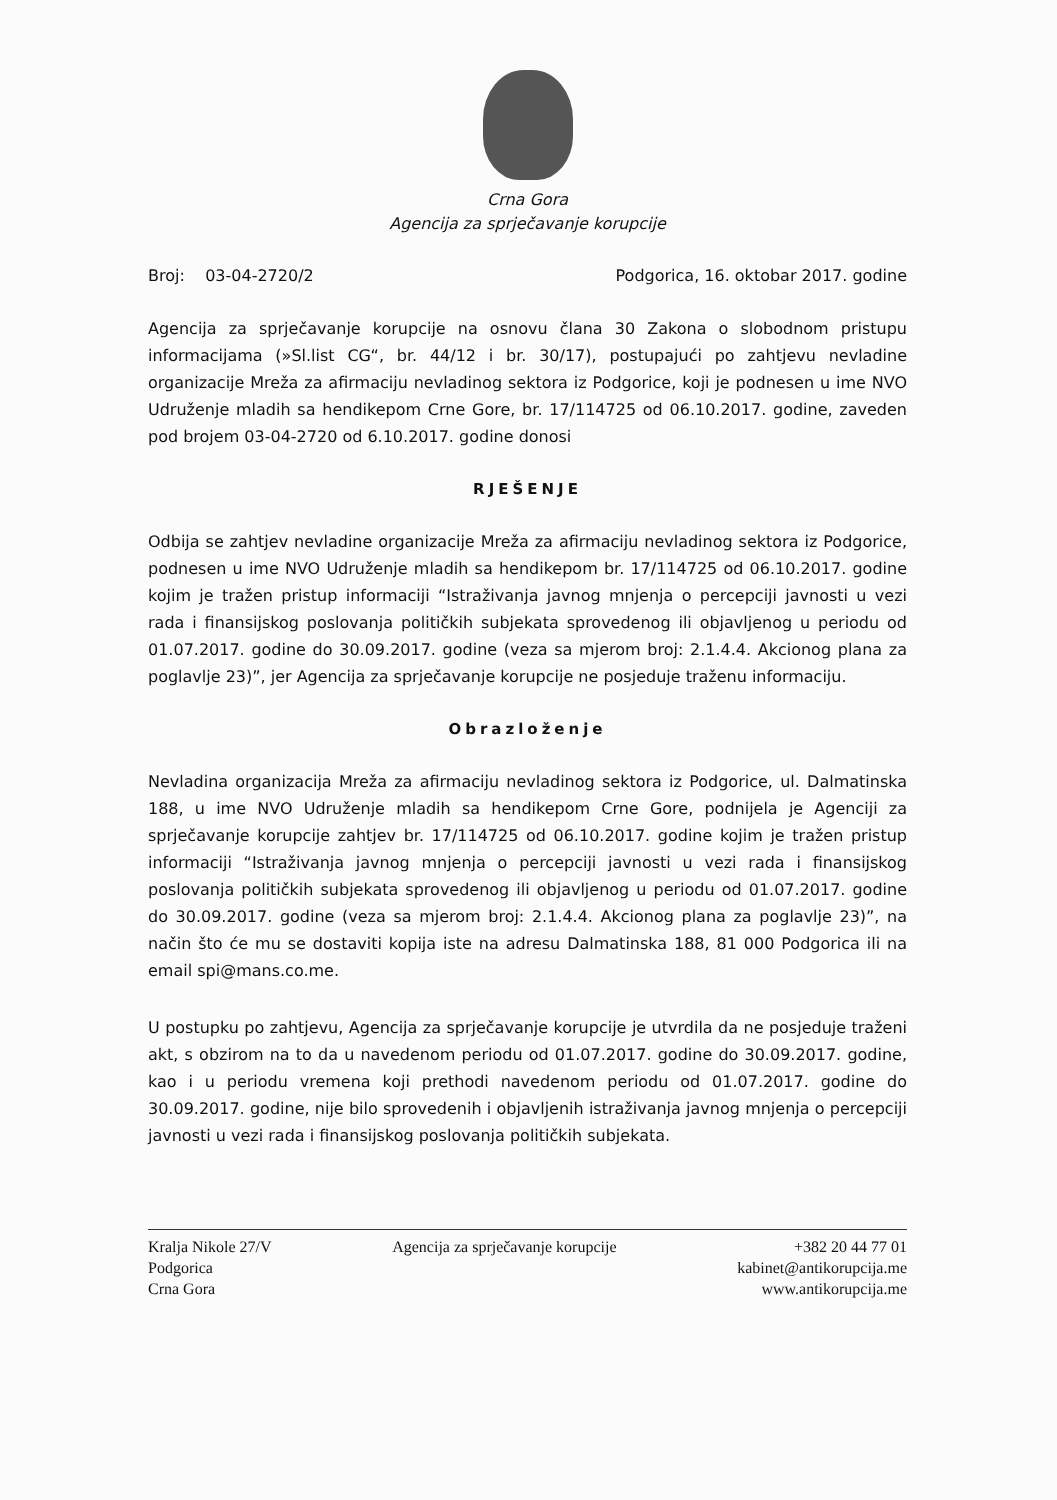Crna Gora
Agencija za sprječavanje korupcije
Broj: 03-04-2720/2 Podgorica, 16. oktobar 2017. godine
Agencija za sprječavanje korupcije na osnovu člana 30 Zakona o slobodnom pristupu informacijama (»Sl.list CG“, br. 44/12 i br. 30/17), postupajući po zahtjevu nevladine organizacije Mreža za afirmaciju nevladinog sektora iz Podgorice, koji je podnesen u ime NVO Udruženje mladih sa hendikepom Crne Gore, br. 17/114725 od 06.10.2017. godine, zaveden pod brojem 03-04-2720 od 6.10.2017. godine donosi
RJEŠENJE
Odbija se zahtjev nevladine organizacije Mreža za afirmaciju nevladinog sektora iz Podgorice, podnesen u ime NVO Udruženje mladih sa hendikepom br. 17/114725 od 06.10.2017. godine kojim je tražen pristup informaciji “Istraživanja javnog mnjenja o percepciji javnosti u vezi rada i finansijskog poslovanja političkih subjekata sprovedenog ili objavljenog u periodu od 01.07.2017. godine do 30.09.2017. godine (veza sa mjerom broj: 2.1.4.4. Akcionog plana za poglavlje 23)”, jer Agencija za sprječavanje korupcije ne posjeduje traženu informaciju.
Obrazloženje
Nevladina organizacija Mreža za afirmaciju nevladinog sektora iz Podgorice, ul. Dalmatinska 188, u ime NVO Udruženje mladih sa hendikepom Crne Gore, podnijela je Agenciji za sprječavanje korupcije zahtjev br. 17/114725 od 06.10.2017. godine kojim je tražen pristup informaciji “Istraživanja javnog mnjenja o percepciji javnosti u vezi rada i finansijskog poslovanja političkih subjekata sprovedenog ili objavljenog u periodu od 01.07.2017. godine do 30.09.2017. godine (veza sa mjerom broj: 2.1.4.4. Akcionog plana za poglavlje 23)”, na način što će mu se dostaviti kopija iste na adresu Dalmatinska 188, 81 000 Podgorica ili na email spi@mans.co.me.
U postupku po zahtjevu, Agencija za sprječavanje korupcije je utvrdila da ne posjeduje traženi akt, s obzirom na to da u navedenom periodu od 01.07.2017. godine do 30.09.2017. godine, kao i u periodu vremena koji prethodi navedenom periodu od 01.07.2017. godine do 30.09.2017. godine, nije bilo sprovedenih i objavljenih istraživanja javnog mnjenja o percepciji javnosti u vezi rada i finansijskog poslovanja političkih subjekata.
Kralja Nikole 27/V
Podgorica
Crna Gora
Agencija za sprječavanje korupcije
+382 20 44 77 01
kabinet@antikorupcija.me
www.antikorupcija.me